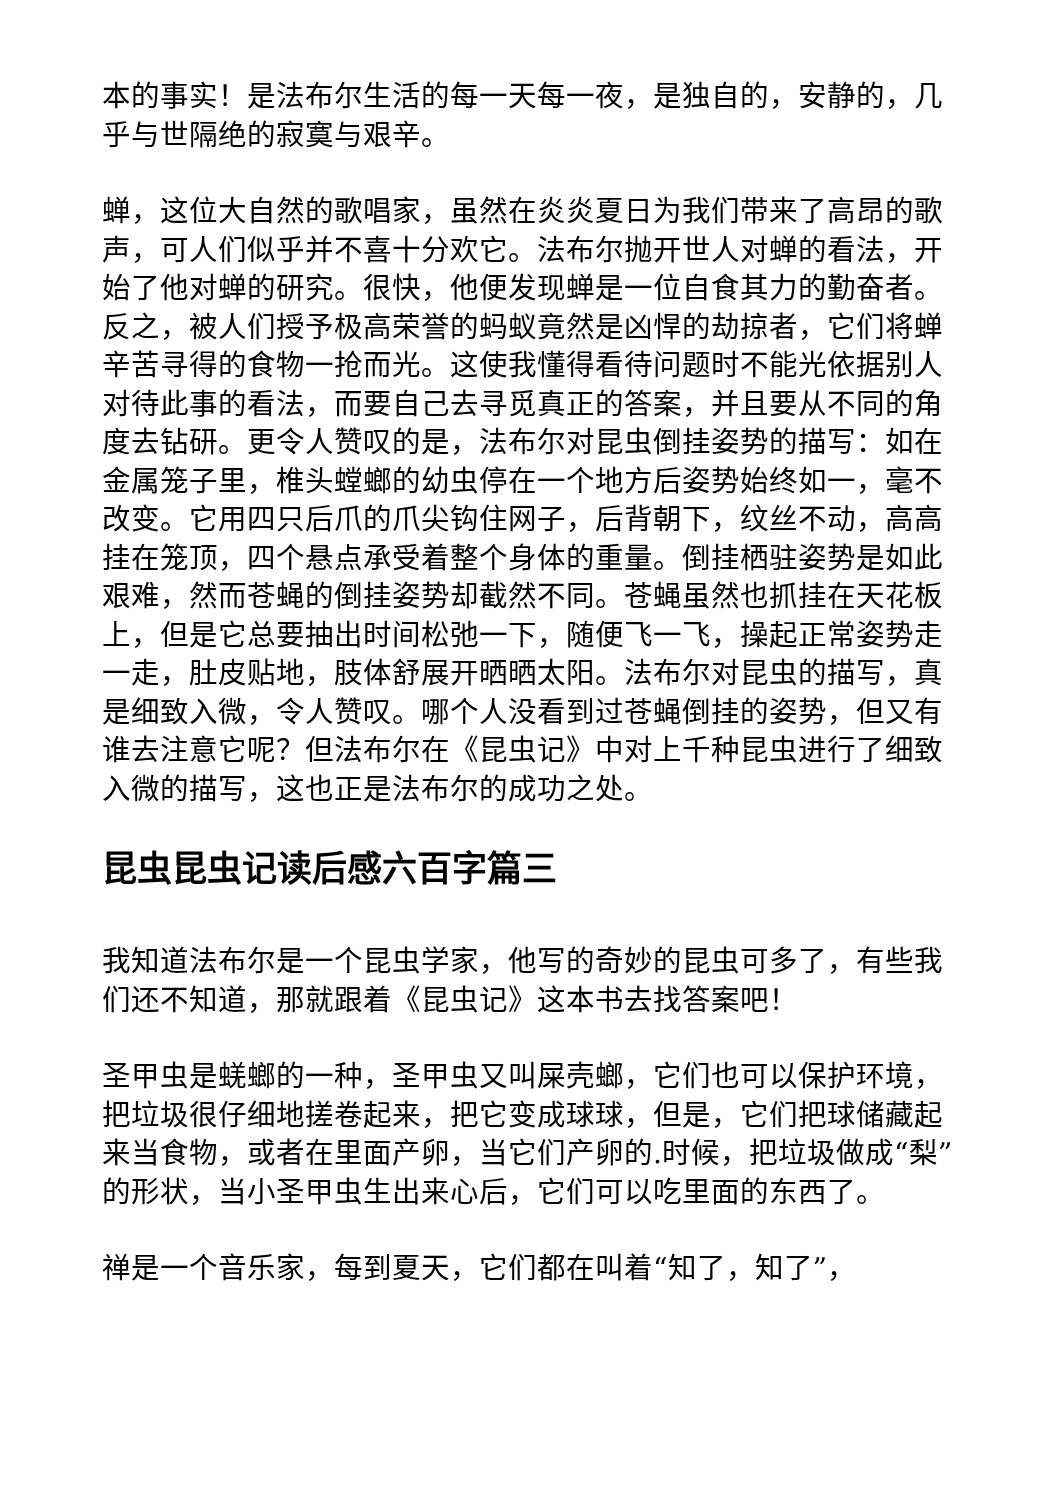本的事实！是法布尔生活的每一天每一夜，是独自的，安静的，几乎与世隔绝的寂寞与艰辛。
蝉，这位大自然的歌唱家，虽然在炎炎夏日为我们带来了高昂的歌声，可人们似乎并不喜十分欢它。法布尔抛开世人对蝉的看法，开始了他对蝉的研究。很快，他便发现蝉是一位自食其力的勤奋者。反之，被人们授予极高荣誉的蚂蚁竟然是凶悍的劫掠者，它们将蝉辛苦寻得的食物一抢而光。这使我懂得看待问题时不能光依据别人对待此事的看法，而要自己去寻觅真正的答案，并且要从不同的角度去钻研。更令人赞叹的是，法布尔对昆虫倒挂姿势的描写：如在金属笼子里，椎头螳螂的幼虫停在一个地方后姿势始终如一，毫不改变。它用四只后爪的爪尖钩住网子，后背朝下，纹丝不动，高高挂在笼顶，四个悬点承受着整个身体的重量。倒挂栖驻姿势是如此艰难，然而苍蝇的倒挂姿势却截然不同。苍蝇虽然也抓挂在天花板上，但是它总要抽出时间松弛一下，随便飞一飞，操起正常姿势走一走，肚皮贴地，肢体舒展开晒晒太阳。法布尔对昆虫的描写，真是细致入微，令人赞叹。哪个人没看到过苍蝇倒挂的姿势，但又有谁去注意它呢？但法布尔在《昆虫记》中对上千种昆虫进行了细致入微的描写，这也正是法布尔的成功之处。
昆虫昆虫记读后感六百字篇三
我知道法布尔是一个昆虫学家，他写的奇妙的昆虫可多了，有些我们还不知道，那就跟着《昆虫记》这本书去找答案吧！
圣甲虫是蜣螂的一种，圣甲虫又叫屎壳螂，它们也可以保护环境，把垃圾很仔细地搓卷起来，把它变成球球，但是，它们把球储藏起来当食物，或者在里面产卵，当它们产卵的.时候，把垃圾做成“梨”的形状，当小圣甲虫生出来心后，它们可以吃里面的东西了。
禅是一个音乐家，每到夏天，它们都在叫着“知了，知了”，